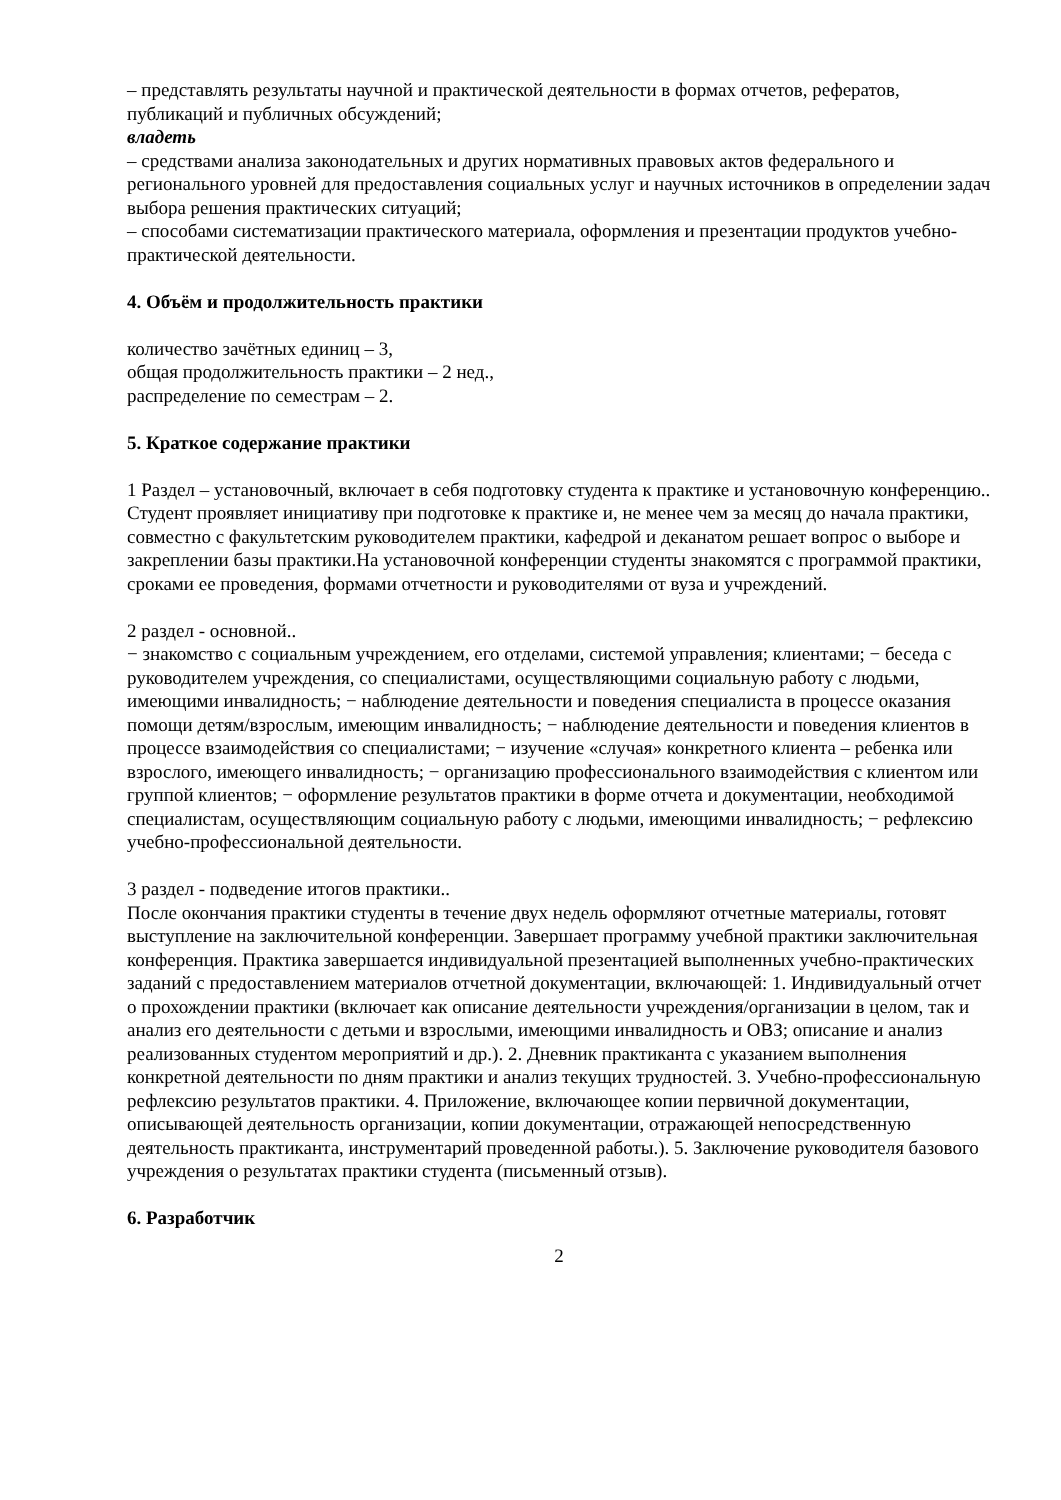– представлять результаты научной и практической деятельности в формах отчетов, рефератов, публикаций и публичных обсуждений;
владеть
– средствами анализа законодательных и других нормативных правовых актов федерального и регионального уровней для предоставления социальных услуг и научных источников в определении задач выбора решения практических ситуаций;
– способами систематизации практического материала, оформления и презентации продуктов учебно-практической деятельности.
4. Объём и продолжительность практики
количество зачётных единиц – 3,
общая продолжительность практики – 2 нед.,
распределение по семестрам – 2.
5. Краткое содержание практики
1 Раздел – установочный, включает в себя подготовку студента к практике и установочную конференцию..
Студент проявляет инициативу при подготовке к практике и, не менее чем за месяц до начала практики, совместно с факультетским руководителем практики, кафедрой и деканатом решает вопрос о выборе и закреплении базы практики.На установочной конференции студенты знакомятся с программой практики, сроками ее проведения, формами отчетности и руководителями от вуза и учреждений.
2 раздел - основной..
− знакомство с социальным учреждением, его отделами, системой управления; клиентами; − беседа с руководителем учреждения, со специалистами, осуществляющими социальную работу с людьми, имеющими инвалидность; − наблюдение деятельности и поведения специалиста в процессе оказания помощи детям/взрослым, имеющим инвалидность; − наблюдение деятельности и поведения клиентов в процессе взаимодействия со специалистами; − изучение «случая» конкретного клиента – ребенка или взрослого, имеющего инвалидность; − организацию профессионального взаимодействия с клиентом или группой клиентов; − оформление результатов практики в форме отчета и документации, необходимой специалистам, осуществляющим социальную работу с людьми, имеющими инвалидность; − рефлексию учебно-профессиональной деятельности.
3 раздел - подведение итогов практики..
После окончания практики студенты в течение двух недель оформляют отчетные материалы, готовят выступление на заключительной конференции. Завершает программу учебной практики заключительная конференция. Практика завершается индивидуальной презентацией выполненных учебно-практических заданий с предоставлением материалов отчетной документации, включающей: 1. Индивидуальный отчет о прохождении практики (включает как описание деятельности учреждения/организации в целом, так и анализ его деятельности с детьми и взрослыми, имеющими инвалидность и ОВЗ; описание и анализ реализованных студентом мероприятий и др.). 2. Дневник практиканта с указанием выполнения конкретной деятельности по дням практики и анализ текущих трудностей. 3. Учебно-профессиональную рефлексию результатов практики. 4. Приложение, включающее копии первичной документации, описывающей деятельность организации, копии документации, отражающей непосредственную деятельность практиканта, инструментарий проведенной работы.). 5. Заключение руководителя базового учреждения о результатах практики студента (письменный отзыв).
6. Разработчик
2